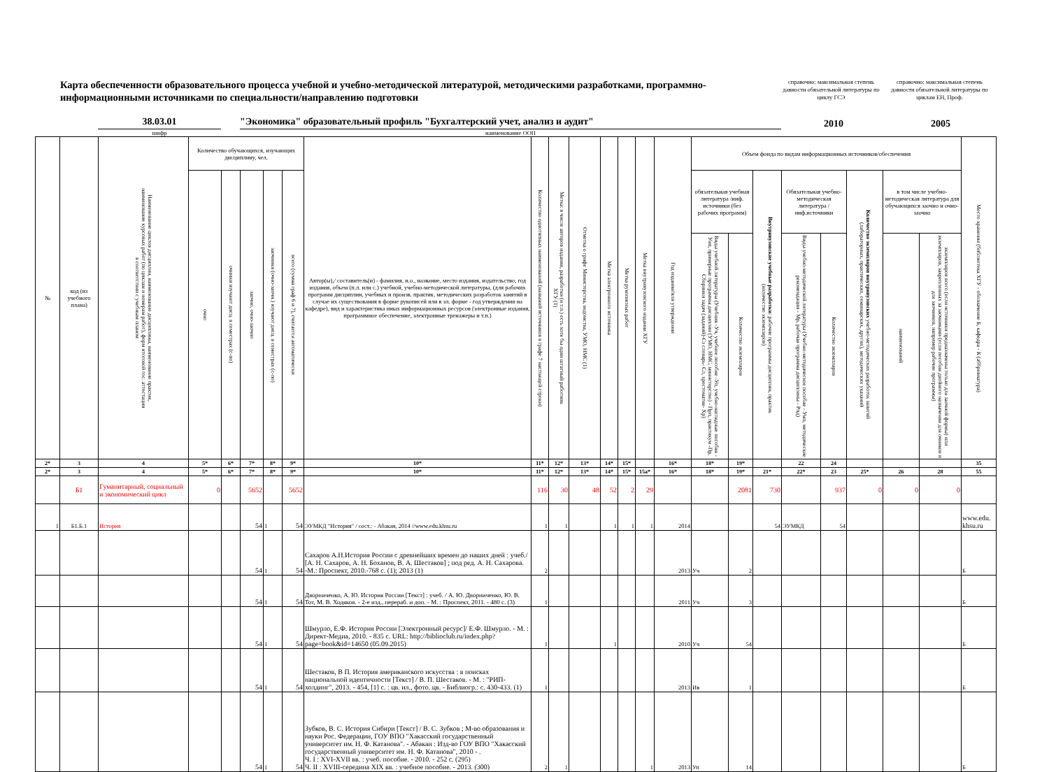Карта обеспеченности образовательного процесса учебной и учебно-методической литературой, методическими разработками, программно-информационными источниками по специальности/направлению подготовки
справочно: максимальная степень давности обязательной литературы по циклу ГСЭ
справочно: максимальная степень давности обязательной литературы по циклам ЕН, Проф.
38.03.01
"Экономика" образовательный профиль "Бухгалтерский учет, анализ и аудит"
2010
2005
шифр наименование ООП
| № | код (из учебного плана) | Наименование циклов дисциплин, наименование дисциплины, наименование практик, наименование курсовых работ (по циклам и номерам работ), форм итоговой гос. аттестации в соответствии с учебным планом | Количество обучающихся, изучающих дисциплину, чел. | | | | | Автор(ы),/ составитель(и) - фамилия, и.о., название, место издания, издательство, год издания, объем (п.л. или с.) учебной, учебно-методической литературы, (для рабочих программ дисциплин, учебных и произв. практик, методических разработок занятий в случае их существования в форме рукописей или в эл. форме - год утверждения на кафедре), вид и характеристика иных информационных ресурсов (электронные издания, программное обеспечение, электронные тренажеры и т.п.) | Количество однотипных наименований (названий источников в графе 7 настоящей строки) | Метка: в числе авторов издания, разработки (и т.п.) есть хотя бы один штатный работник ХГУ (1) | Отметка о грифе Министерства, ведомства, УМО, НМС (1) | Метка электронного источника | Метка рукописных работ | Метка внутривузовского издания ХГУ | Год издания/или утверждения | Объем фонда по видам информационных источников/обеспечения | | | | | | | | Место хранения (библиотека ХГУ - обозначение Б, кафедра - К (аббревиатура) |
| --- | --- | --- | --- | --- | --- | --- | --- | --- | --- | --- | --- | --- | --- | --- | --- | --- | --- | --- | --- | --- | --- | --- | --- | --- |
| | | | очно | очники изучают дисц. в семестрах (с-по) | заочно, очно-заочно | заочники (очно-заочн.) изучают дисц. в семестрах (с-по) | всего (сумма граф 6 и 7), считается автоматически | | | | | | | | | обязательная учебная литература /инф. источники (без рабочих программ) | | Внутривузовские учебные разработки : рабочие программы дисциплин, практик (количество экземпляров) | Обязательная учебно-методическая литература /инф.источники | | Количество экземпляров внутривузовских учебно-методических разработок занятий (лабораторных, практических, семинарских, других), методических указаний | в том числе учебно-методическая литература для обучающихся заочно и очно-заочно | | |
| | | | | | | | | | | | | | | | | Виды учебной литературы (Учебник -Уч, учебное пособие -Уп, учебно-наглядные пособия - Унп, примерные программы дисциплин (УМО, НМС, министерство) - Прп, практикум -Пр, Сборники задач (заданий)-Сз словарь- Сл, хрестоматия- Хр) | Количество экземпляров | | Виды учебно-методической литературы (Учебно-методическое пособие - Умп, методические рекомендации - Мр, рабочая программа дисциплины - Рпд) | Количество экземпляров | | наименований | экземпляров всего (если источники предназначены только для заочной формы) или экземпляров, закрепленных за заочниками (если пособия двойного назначения для очников и для заочников, например рабочие программы) | |
| 2* | 3 | 4 | 5* | 6* | 7* | 8* | 9* | 10* | 11* | 12* | 13* | 14* | 15* | | 16* | 18* | 19* | | 22 | 24 | | | | 35 |
| 2* | 3 | 4 | 5* | 6* | 7* | 8* | 9* | 10* | 11* | 12* | 13* | 14* | 15* | 15a* | 16* | 18* | 19* | 21* | 22* | 23 | 25* | 26 | 28 | 55 |
| | Б1 | Гуманитарный, социальный и экономический цикл | 0 | | 5652 | | 5652 | | 116 | 30 | 48 | 52 | 2 | 29 | | | 2081 | 730 | | 937 | 0 | 0 | 0 | |
| 1 | Б1.Б.1 | История | | | 54 | 1 | 54 | ЭУМКД "История" / сост.: - Абакан, 2014 //www.edu.khsu.ru | 1 | 1 | | 1 | 1 | 1 | 2014 | | | 54 | ЭУМКД | 54 | | | | www.edu. khsu.ru |
| | | | | | 54 | 1 | 54 | Сахаров А.Н.История России с древнейших времен до наших дней : учеб./ [А. Н. Сахаров, А. Н. Боханов, В. А. Шестаков] ; под ред. А. Н. Сахарова. -М.: Проспект, 2010.-768 с. (1); 2013 (1) | 2 | | | | | | 2013 | Уч | 2 | | | | | | | Б |
| | | | | | 54 | 1 | 54 | Дворниченко, А. Ю. История России [Текст] : учеб. / А. Ю. Дворниченко, Ю. В. Тот, М. В. Ходяков. - 2-е изд., перераб. и доп. - М. : Проспект, 2011. - 480 с. (3) | 1 | | | | | | 2011 | Уч | 3 | | | | | | | Б |
| | | | | | 54 | 1 | 54 | Шмурло, Е.Ф. История России [Электронный ресурс]/ Е.Ф. Шмурло. - М. : Директ-Медиа, 2010. - 835 с. URL: http://biblioclub.ru/index.php?page=book&id=14650 (05.09.2015) | 1 | | | 1 | | | 2010 | Уч | 54 | | | | | | | Б |
| | | | | | 54 | 1 | 54 | Шестаков, В П. История американского искусства : в поисках национальной идентичности [Текст] / В. П. Шестаков. - М. : "РИП-холдинг", 2013. - 454, [1] с. : цв. ил., фото. цв. - Библиогр.: с. 430-433. (1) | 1 | | | | | | 2013 | Ив | 1 | | | | | | | Б |
| | | | | | 54 | 1 | 54 | Зубков, В. С. История Сибири [Текст] / В. С. Зубков ; М-во образования и науки Рос. Федерации, ГОУ ВПО "Хакасский государственный университет им. Н. Ф. Катанова". - Абакан : Изд-во ГОУ ВПО "Хакасский государственный университет им. Н. Ф. Катанова", 2010 - . Ч. I : XVI-XVII вв. : учеб. пособие. - 2010. - 252 с. (295) Ч. II : XVIII-середина XIX вв. : учебное пособие. - 2013. (300) | 2 | 1 | | | | 1 | 2013 | Уп | 14 | | | | | | | Б |